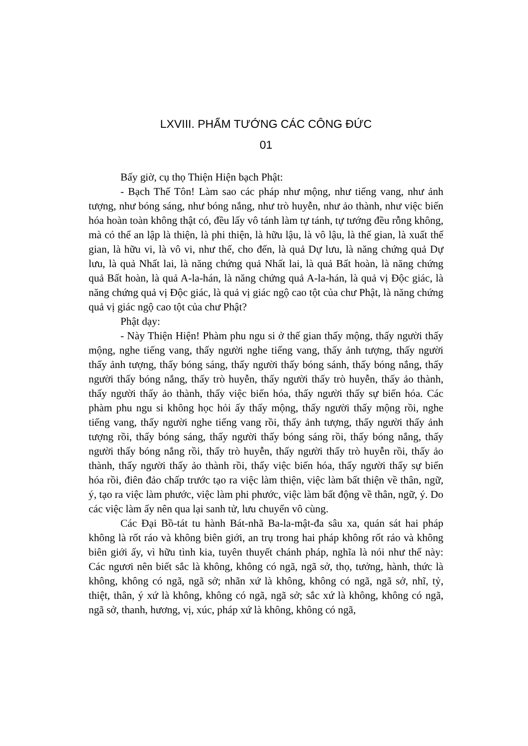LXVIII. PHẨM TƯỚNG CÁC CÔNG ĐỨC
01
Bấy giờ, cụ thọ Thiện Hiện bạch Phật:
- Bạch Thế Tôn! Làm sao các pháp như mộng, như tiếng vang, như ảnh tượng, như bóng sáng, như bóng nắng, như trò huyễn, như ảo thành, như việc biến hóa hoàn toàn không thật có, đều lấy vô tánh làm tự tánh, tự tướng đều rỗng không, mà có thể an lập là thiện, là phi thiện, là hữu lậu, là vô lậu, là thế gian, là xuất thế gian, là hữu vi, là vô vi, như thế, cho đến, là quả Dự lưu, là năng chứng quả Dự lưu, là quả Nhất lai, là năng chứng quả Nhất lai, là quả Bất hoàn, là năng chứng quả Bất hoàn, là quả A-la-hán, là năng chứng quả A-la-hán, là quả vị Độc giác, là năng chứng quả vị Độc giác, là quả vị giác ngộ cao tột của chư Phật, là năng chứng quả vị giác ngộ cao tột của chư Phật?
Phật dạy:
- Này Thiện Hiện! Phàm phu ngu si ở thế gian thấy mộng, thấy người thấy mộng, nghe tiếng vang, thấy người nghe tiếng vang, thấy ảnh tượng, thấy người thấy ảnh tượng, thấy bóng sáng, thấy người thấy bóng sánh, thấy bóng nắng, thấy người thấy bóng nắng, thấy trò huyễn, thấy người thấy trò huyễn, thấy ảo thành, thấy người thấy ảo thành, thấy việc biến hóa, thấy người thấy sự biến hóa. Các phàm phu ngu si không học hỏi ấy thấy mộng, thấy người thấy mộng rồi, nghe tiếng vang, thấy người nghe tiếng vang rồi, thấy ảnh tượng, thấy người thấy ảnh tượng rồi, thấy bóng sáng, thấy người thấy bóng sáng rồi, thấy bóng nắng, thấy người thấy bóng nắng rồi, thấy trò huyễn, thấy người thấy trò huyễn rồi, thấy ảo thành, thấy người thấy ảo thành rồi, thấy việc biến hóa, thấy người thấy sự biến hóa rồi, điên đảo chấp trước tạo ra việc làm thiện, việc làm bất thiện về thân, ngữ, ý, tạo ra việc làm phước, việc làm phi phước, việc làm bất động về thân, ngữ, ý. Do các việc làm ấy nên qua lại sanh tử, lưu chuyển vô cùng.
Các Đại Bồ-tát tu hành Bát-nhã Ba-la-mật-đa sâu xa, quán sát hai pháp không là rốt ráo và không biên giới, an trụ trong hai pháp không rốt ráo và không biên giới ấy, vì hữu tình kia, tuyên thuyết chánh pháp, nghĩa là nói như thế này: Các ngươi nên biết sắc là không, không có ngã, ngã sở, thọ, tưởng, hành, thức là không, không có ngã, ngã sở; nhãn xứ là không, không có ngã, ngã sở, nhĩ, tỷ, thiệt, thân, ý xứ là không, không có ngã, ngã sở; sắc xứ là không, không có ngã, ngã sở, thanh, hương, vị, xúc, pháp xứ là không, không có ngã,